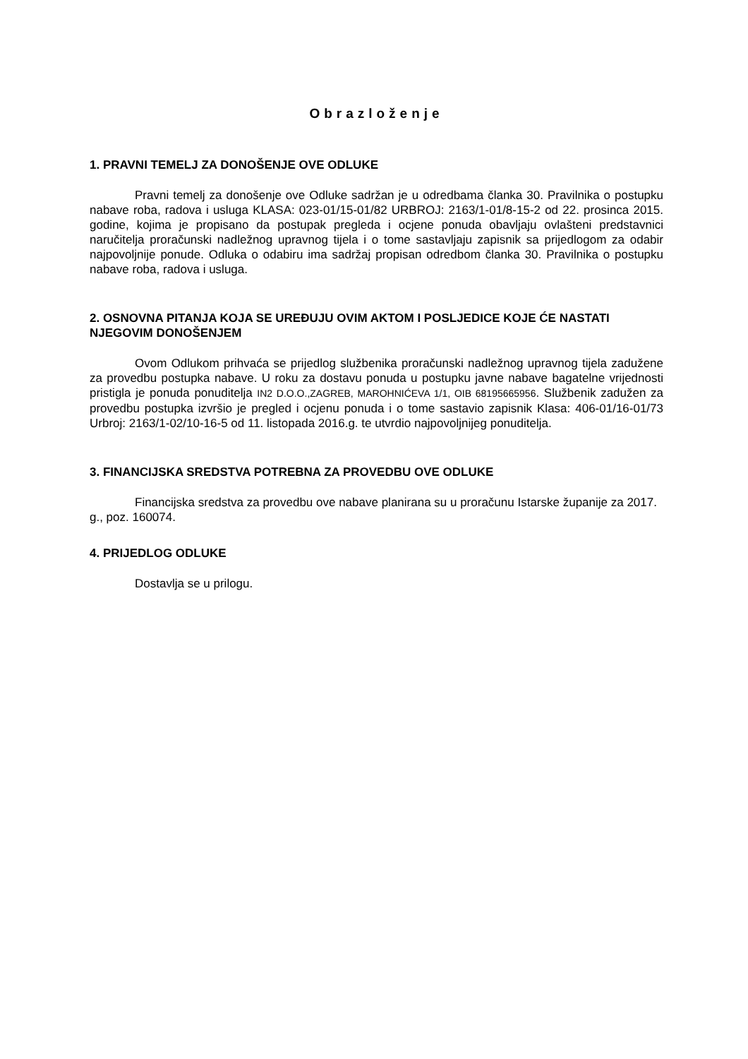Obrazloženje
1. PRAVNI TEMELJ ZA DONOŠENJE OVE ODLUKE
Pravni temelj za donošenje ove Odluke sadržan je u odredbama članka 30. Pravilnika o postupku nabave roba, radova i usluga KLASA: 023-01/15-01/82 URBROJ: 2163/1-01/8-15-2 od 22. prosinca 2015. godine, kojima je propisano da postupak pregleda i ocjene ponuda obavljaju ovlašteni predstavnici naručitelja proračunski nadležnog upravnog tijela i o tome sastavljaju zapisnik sa prijedlogom za odabir najpovoljnije ponude. Odluka o odabiru ima sadržaj propisan odredbom članka 30. Pravilnika o postupku nabave roba, radova i usluga.
2. OSNOVNA PITANJA KOJA SE UREĐUJU OVIM AKTOM I POSLJEDICE KOJE ĆE NASTATI NJEGOVIM DONOŠENJEM
Ovom Odlukom prihvaća se prijedlog službenika proračunski nadležnog upravnog tijela zadužene za provedbu postupka nabave. U roku za dostavu ponuda u postupku javne nabave bagatelne vrijednosti pristigla je ponuda ponuditelja IN2 D.O.O.,ZAGREB, MAROHNIĆEVA 1/1, OIB 68195665956. Službenik zadužen za provedbu postupka izvršio je pregled i ocjenu ponuda i o tome sastavio zapisnik Klasa: 406-01/16-01/73 Urbroj: 2163/1-02/10-16-5 od 11. listopada 2016.g. te utvrdio najpovoljnijeg ponuditelja.
3. FINANCIJSKA SREDSTVA POTREBNA ZA PROVEDBU OVE ODLUKE
Financijska sredstva za provedbu ove nabave planirana su u proračunu Istarske županije za 2017. g., poz. 160074.
4. PRIJEDLOG ODLUKE
Dostavlja se u prilogu.